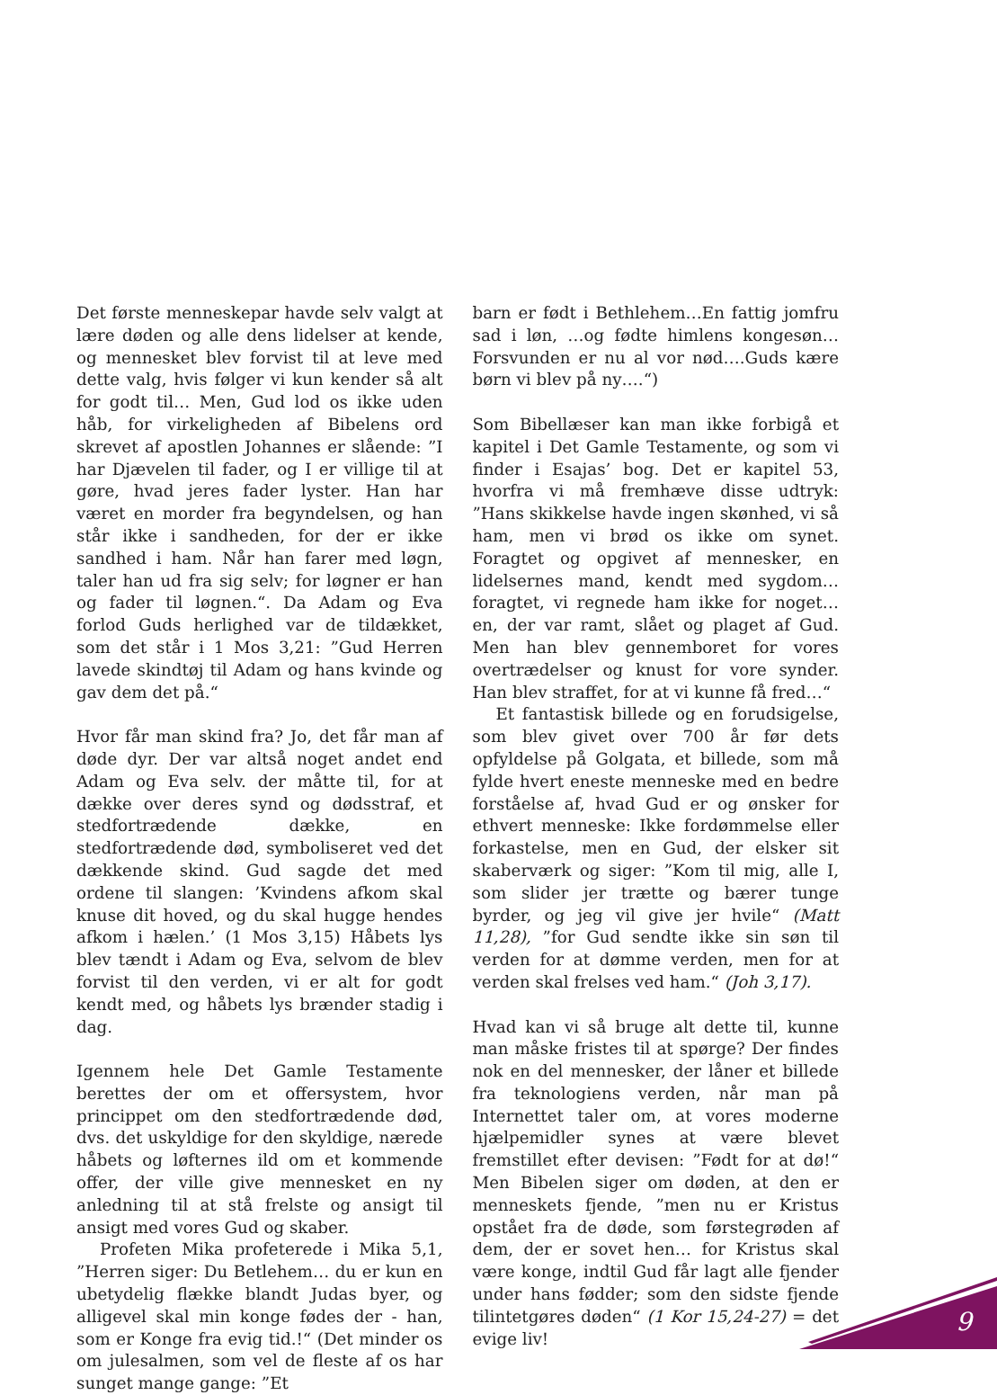Det første menneskepar havde selv valgt at lære døden og alle dens lidelser at kende, og mennesket blev forvist til at leve med dette valg, hvis følger vi kun kender så alt for godt til… Men, Gud lod os ikke uden håb, for virkeligheden af Bibelens ord skrevet af apostlen Johannes er slående: ”I har Djævelen til fader, og I er villige til at gøre, hvad jeres fader lyster. Han har været en morder fra begyndelsen, og han står ikke i sandheden, for der er ikke sandhed i ham. Når han farer med løgn, taler han ud fra sig selv; for løgner er han og fader til løgnen.“. Da Adam og Eva forlod Guds herlighed var de tildækket, som det står i 1 Mos 3,21: ”Gud Herren lavede skindtøj til Adam og hans kvinde og gav dem det på.“
Hvor får man skind fra? Jo, det får man af døde dyr. Der var altså noget andet end Adam og Eva selv. der måtte til, for at dække over deres synd og dødsstraf, et stedfortrædende dække, en stedfortrædende død, symboliseret ved det dækkende skind. Gud sagde det med ordene til slangen: ’Kvindens afkom skal knuse dit hoved, og du skal hugge hendes afkom i hælen.’ (1 Mos 3,15) Håbets lys blev tændt i Adam og Eva, selvom de blev forvist til den verden, vi er alt for godt kendt med, og håbets lys brænder stadig i dag.
Igennem hele Det Gamle Testamente berettes der om et offersystem, hvor princippet om den stedfortrædende død, dvs. det uskyldige for den skyldige, nærede håbets og løfternes ild om et kommende offer, der ville give mennesket en ny anledning til at stå frelste og ansigt til ansigt med vores Gud og skaber.
Profeten Mika profeterede i Mika 5,1, ”Herren siger: Du Betlehem… du er kun en ubetydelig flække blandt Judas byer, og alligevel skal min konge fødes der - han, som er Konge fra evig tid.!“ (Det minder os om julesalmen, som vel de fleste af os har sunget mange gange: ”Et
barn er født i Bethlehem…En fattig jomfru sad i løn, …og fødte himlens kongesøn…Forsvunden er nu al vor nød….Guds kære børn vi blev på ny….“)
Som Bibellæser kan man ikke forbigå et kapitel i Det Gamle Testamente, og som vi finder i Esajas’ bog. Det er kapitel 53, hvorfra vi må fremhæve disse udtryk: ”Hans skikkelse havde ingen skønhed, vi så ham, men vi brød os ikke om synet. Foragtet og opgivet af mennesker, en lidelsernes mand, kendt med sygdom… foragtet, vi regnede ham ikke for noget… en, der var ramt, slået og plaget af Gud. Men han blev gennemboret for vores overtrædelser og knust for vore synder. Han blev straffet, for at vi kunne få fred…“
Et fantastisk billede og en forudsigelse, som blev givet over 700 år før dets opfyldelse på Golgata, et billede, som må fylde hvert eneste menneske med en bedre forståelse af, hvad Gud er og ønsker for ethvert menneske: Ikke fordømmelse eller forkastelse, men en Gud, der elsker sit skaberværk og siger: ”Kom til mig, alle I, som slider jer trætte og bærer tunge byrder, og jeg vil give jer hvile“ (Matt 11,28), ”for Gud sendte ikke sin søn til verden for at dømme verden, men for at verden skal frelses ved ham.“ (Joh 3,17).
Hvad kan vi så bruge alt dette til, kunne man måske fristes til at spørge? Der findes nok en del mennesker, der låner et billede fra teknologiens verden, når man på Internettet taler om, at vores moderne hjælpemidler synes at være blevet fremstillet efter devisen: ”Født for at dø!“ Men Bibelen siger om døden, at den er menneskets fjende, ”men nu er Kristus opstået fra de døde, som førstegrøden af dem, der er sovet hen… for Kristus skal være konge, indtil Gud får lagt alle fjender under hans fødder; som den sidste fjende tilintetgøres døden“ (1 Kor 15,24-27) = det evige liv!
9